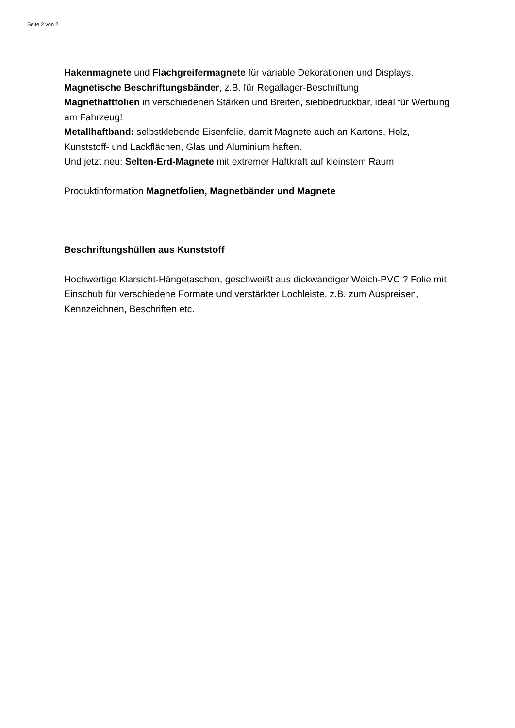Seite 2 von 2
Hakenmagnete und Flachgreifermagnete für variable Dekorationen und Displays.
Magnetische Beschriftungsbänder, z.B. für Regallager-Beschriftung
Magnethaftfolien in verschiedenen Stärken und Breiten, siebbedruckbar, ideal für Werbung am Fahrzeug!
Metallhaftband: selbstklebende Eisenfolie, damit Magnete auch an Kartons, Holz, Kunststoff- und Lackflächen, Glas und Aluminium haften.
Und jetzt neu: Selten-Erd-Magnete mit extremer Haftkraft auf kleinstem Raum
Produktinformation Magnetfolien, Magnetbänder und Magnete
Beschriftungshüllen aus Kunststoff
Hochwertige Klarsicht-Hängetaschen, geschweißt aus dickwandiger Weich-PVC ? Folie mit Einschub für verschiedene Formate und verstärkter Lochleiste, z.B. zum Auspreisen, Kennzeichnen, Beschriften etc.